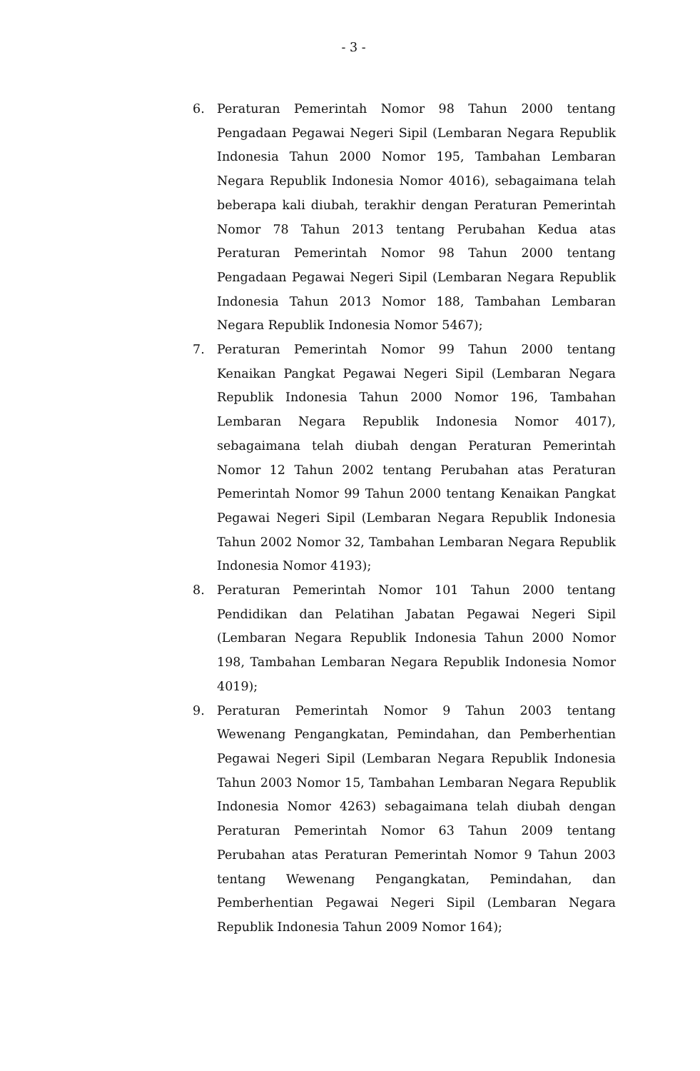- 3 -
6. Peraturan Pemerintah Nomor 98 Tahun 2000 tentang Pengadaan Pegawai Negeri Sipil (Lembaran Negara Republik Indonesia Tahun 2000 Nomor 195, Tambahan Lembaran Negara Republik Indonesia Nomor 4016), sebagaimana telah beberapa kali diubah, terakhir dengan Peraturan Pemerintah Nomor 78 Tahun 2013 tentang Perubahan Kedua atas Peraturan Pemerintah Nomor 98 Tahun 2000 tentang Pengadaan Pegawai Negeri Sipil (Lembaran Negara Republik Indonesia Tahun 2013 Nomor 188, Tambahan Lembaran Negara Republik Indonesia Nomor 5467);
7. Peraturan Pemerintah Nomor 99 Tahun 2000 tentang Kenaikan Pangkat Pegawai Negeri Sipil (Lembaran Negara Republik Indonesia Tahun 2000 Nomor 196, Tambahan Lembaran Negara Republik Indonesia Nomor 4017), sebagaimana telah diubah dengan Peraturan Pemerintah Nomor 12 Tahun 2002 tentang Perubahan atas Peraturan Pemerintah Nomor 99 Tahun 2000 tentang Kenaikan Pangkat Pegawai Negeri Sipil (Lembaran Negara Republik Indonesia Tahun 2002 Nomor 32, Tambahan Lembaran Negara Republik Indonesia Nomor 4193);
8. Peraturan Pemerintah Nomor 101 Tahun 2000 tentang Pendidikan dan Pelatihan Jabatan Pegawai Negeri Sipil (Lembaran Negara Republik Indonesia Tahun 2000 Nomor 198, Tambahan Lembaran Negara Republik Indonesia Nomor 4019);
9. Peraturan Pemerintah Nomor 9 Tahun 2003 tentang Wewenang Pengangkatan, Pemindahan, dan Pemberhentian Pegawai Negeri Sipil (Lembaran Negara Republik Indonesia Tahun 2003 Nomor 15, Tambahan Lembaran Negara Republik Indonesia Nomor 4263) sebagaimana telah diubah dengan Peraturan Pemerintah Nomor 63 Tahun 2009 tentang Perubahan atas Peraturan Pemerintah Nomor 9 Tahun 2003 tentang Wewenang Pengangkatan, Pemindahan, dan Pemberhentian Pegawai Negeri Sipil (Lembaran Negara Republik Indonesia Tahun 2009 Nomor 164);